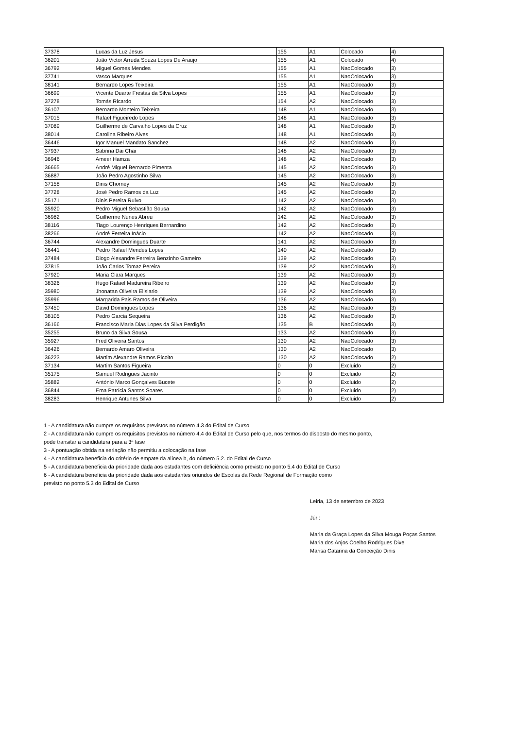| 37378 | Lucas da Luz Jesus | 155 | A1 | Colocado | 4) |
| 36201 | João Victor Arruda Souza Lopes De Araujo | 155 | A1 | Colocado | 4) |
| 36792 | Miguel Gomes Mendes | 155 | A1 | NaoColocado | 3) |
| 37741 | Vasco Marques | 155 | A1 | NaoColocado | 3) |
| 38141 | Bernardo Lopes Teixeira | 155 | A1 | NaoColocado | 3) |
| 36699 | Vicente Duarte Frestas da Silva Lopes | 155 | A1 | NaoColocado | 3) |
| 37278 | Tomás Ricardo | 154 | A2 | NaoColocado | 3) |
| 36107 | Bernardo Monteiro Teixeira | 148 | A1 | NaoColocado | 3) |
| 37015 | Rafael Figueiredo Lopes | 148 | A1 | NaoColocado | 3) |
| 37089 | Guilherme de Carvalho Lopes da Cruz | 148 | A1 | NaoColocado | 3) |
| 38014 | Carolina Ribeiro Alves | 148 | A1 | NaoColocado | 3) |
| 36446 | Igor Manuel Mandato Sanchez | 148 | A2 | NaoColocado | 3) |
| 37937 | Sabrina Dai Chai | 148 | A2 | NaoColocado | 3) |
| 36946 | Ameer Hamza | 148 | A2 | NaoColocado | 3) |
| 36665 | André Miguel Bernardo Pimenta | 145 | A2 | NaoColocado | 3) |
| 36887 | João Pedro Agostinho Silva | 145 | A2 | NaoColocado | 3) |
| 37158 | Dinis Chorney | 145 | A2 | NaoColocado | 3) |
| 37728 | José Pedro Ramos da Luz | 145 | A2 | NaoColocado | 3) |
| 35171 | Dinis Pereira Ruivo | 142 | A2 | NaoColocado | 3) |
| 35920 | Pedro Miguel Sebastião Sousa | 142 | A2 | NaoColocado | 3) |
| 36982 | Guilherme Nunes Abreu | 142 | A2 | NaoColocado | 3) |
| 38116 | Tiago Lourenço Henriques Bernardino | 142 | A2 | NaoColocado | 3) |
| 38266 | André Ferreira Inácio | 142 | A2 | NaoColocado | 3) |
| 36744 | Alexandre Domingues Duarte | 141 | A2 | NaoColocado | 3) |
| 36441 | Pedro Rafael Mendes Lopes | 140 | A2 | NaoColocado | 3) |
| 37484 | Diogo Alexandre Ferreira Benzinho Gameiro | 139 | A2 | NaoColocado | 3) |
| 37815 | João Carlos Tomaz Pereira | 139 | A2 | NaoColocado | 3) |
| 37920 | Maria Clara Marques | 139 | A2 | NaoColocado | 3) |
| 38326 | Hugo Rafael Madureira Ribeiro | 139 | A2 | NaoColocado | 3) |
| 35980 | Jhonatan Oliveira Elisiario | 139 | A2 | NaoColocado | 3) |
| 35996 | Margarida Pais Ramos de Oliveira | 136 | A2 | NaoColocado | 3) |
| 37450 | David Domingues Lopes | 136 | A2 | NaoColocado | 3) |
| 38105 | Pedro Garcia Sequeira | 136 | A2 | NaoColocado | 3) |
| 36166 | Francisco Maria Dias Lopes da Silva Perdigão | 135 | B | NaoColocado | 3) |
| 35255 | Bruno da Silva Sousa | 133 | A2 | NaoColocado | 3) |
| 35927 | Fred Oliveira Santos | 130 | A2 | NaoColocado | 3) |
| 36426 | Bernardo Amaro Oliveira | 130 | A2 | NaoColocado | 3) |
| 36223 | Martim Alexandre Ramos Picoito | 130 | A2 | NaoColocado | 2) |
| 37134 | Martim Santos Figueira | 0 | 0 | Excluido | 2) |
| 35175 | Samuel Rodrigues Jacinto | 0 | 0 | Excluido | 2) |
| 35882 | António Marco Gonçalves Bucete | 0 | 0 | Excluido | 2) |
| 36844 | Ema Patrícia Santos Soares | 0 | 0 | Excluido | 2) |
| 38283 | Henrique Antunes Silva | 0 | 0 | Excluido | 2) |
1 - A candidatura não cumpre os requisitos previstos no número 4.3 do Edital de Curso
2 - A candidatura não cumpre os requisitos previstos no número 4.4 do Edital de Curso pelo que, nos termos do disposto do mesmo ponto,
pode transitar a candidatura para a 3ª fase
3 - A pontuação obtida na seriação não permitiu a colocação na fase
4 - A candidatura beneficia do critério de empate da alínea b, do número 5.2. do Edital de Curso
5 - A candidatura beneficia da prioridade dada aos estudantes com deficiência como previsto no ponto 5.4 do Edital de Curso
6 - A candidatura beneficia da prioridade dada aos estudantes oriundos de Escolas da Rede Regional de Formação como
previsto no ponto 5.3 do Edital de Curso
Leiria, 13 de setembro de 2023
Júri:
Maria da Graça Lopes da Silva Mouga Poças Santos
Maria dos Anjos Coelho Rodrigues Dixe
Marisa Catarina da Conceição Dinis